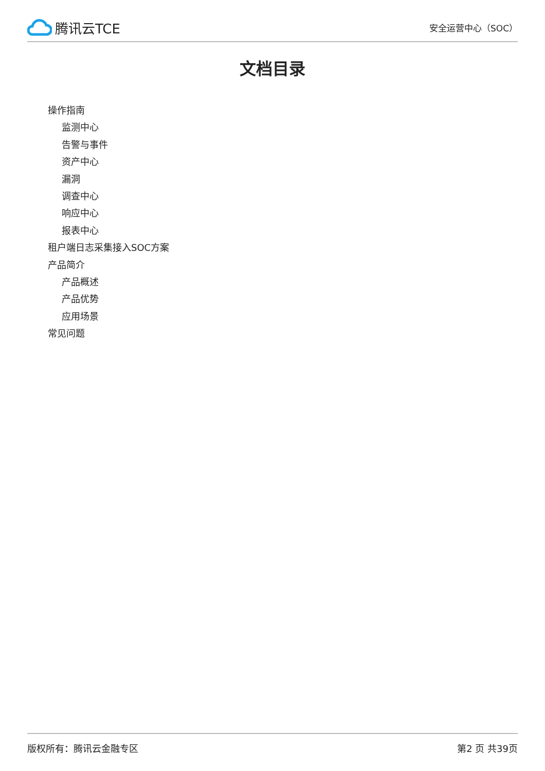腾讯云TCE
安全运营中心（SOC）
文档目录
操作指南
监测中心
告警与事件
资产中心
漏洞
调查中心
响应中心
报表中心
租户端日志采集接入SOC方案
产品简介
产品概述
产品优势
应用场景
常见问题
版权所有：腾讯云金融专区 第2 页 共39页